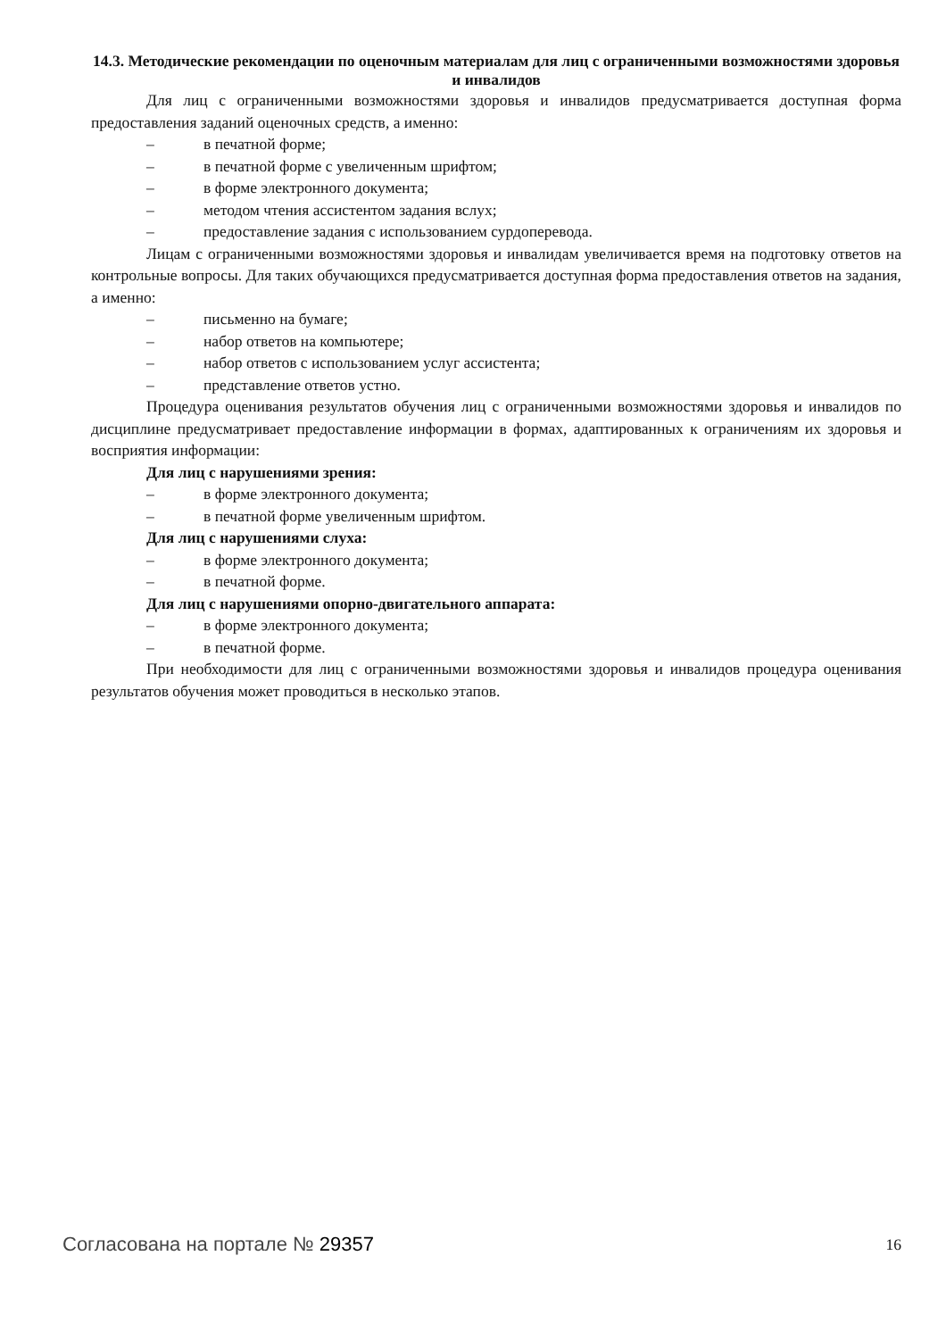14.3. Методические рекомендации по оценочным материалам для лиц с ограниченными возможностями здоровья и инвалидов
Для лиц с ограниченными возможностями здоровья и инвалидов предусматривается доступная форма предоставления заданий оценочных средств, а именно:
– в печатной форме;
– в печатной форме с увеличенным шрифтом;
– в форме электронного документа;
– методом чтения ассистентом задания вслух;
– предоставление задания с использованием сурдоперевода.
Лицам с ограниченными возможностями здоровья и инвалидам увеличивается время на подготовку ответов на контрольные вопросы. Для таких обучающихся предусматривается доступная форма предоставления ответов на задания, а именно:
– письменно на бумаге;
– набор ответов на компьютере;
– набор ответов с использованием услуг ассистента;
– представление ответов устно.
Процедура оценивания результатов обучения лиц с ограниченными возможностями здоровья и инвалидов по дисциплине предусматривает предоставление информации в формах, адаптированных к ограничениям их здоровья и восприятия информации:
Для лиц с нарушениями зрения:
– в форме электронного документа;
– в печатной форме увеличенным шрифтом.
Для лиц с нарушениями слуха:
– в форме электронного документа;
– в печатной форме.
Для лиц с нарушениями опорно-двигательного аппарата:
– в форме электронного документа;
– в печатной форме.
При необходимости для лиц с ограниченными возможностями здоровья и инвалидов процедура оценивания результатов обучения может проводиться в несколько этапов.
Согласована на портале № 29357 16